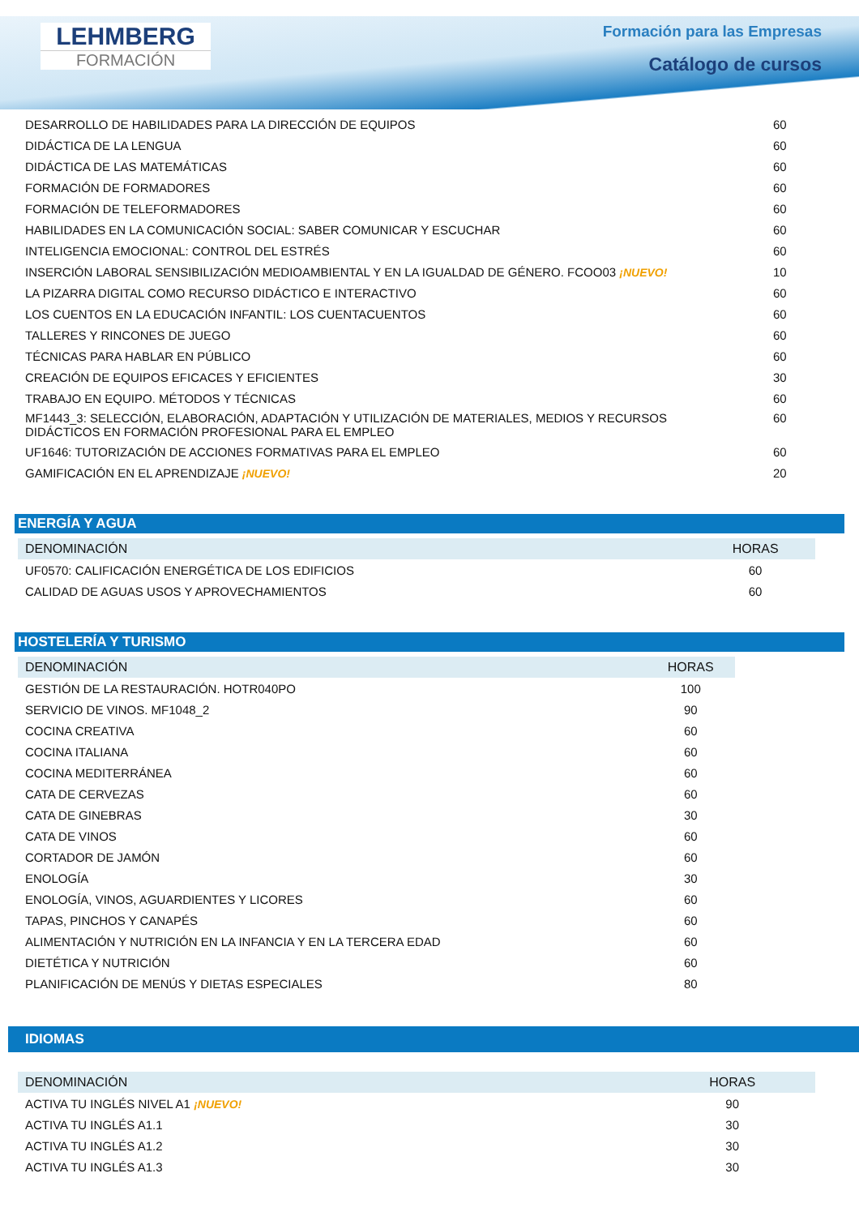LEHMBERG
FORMACIÓN
Formación para las Empresas
Catálogo de cursos
| DESARROLLO DE HABILIDADES PARA LA DIRECCIÓN DE EQUIPOS | 60 |
| DIDÁCTICA DE LA LENGUA | 60 |
| DIDÁCTICA DE LAS MATEMÁTICAS | 60 |
| FORMACIÓN DE FORMADORES | 60 |
| FORMACIÓN DE TELEFORMADORES | 60 |
| HABILIDADES EN LA COMUNICACIÓN SOCIAL: SABER COMUNICAR Y ESCUCHAR | 60 |
| INTELIGENCIA EMOCIONAL: CONTROL DEL ESTRÉS | 60 |
| INSERCIÓN LABORAL SENSIBILIZACIÓN MEDIOAMBIENTAL Y EN LA IGUALDAD DE GÉNERO. FCOO03 ¡NUEVO! | 10 |
| LA PIZARRA DIGITAL COMO RECURSO DIDÁCTICO E INTERACTIVO | 60 |
| LOS CUENTOS EN LA EDUCACIÓN INFANTIL: LOS CUENTACUENTOS | 60 |
| TALLERES Y RINCONES DE JUEGO | 60 |
| TÉCNICAS PARA HABLAR EN PÚBLICO | 60 |
| CREACIÓN DE EQUIPOS EFICACES Y EFICIENTES | 30 |
| TRABAJO EN EQUIPO. MÉTODOS Y TÉCNICAS | 60 |
| MF1443_3: SELECCIÓN, ELABORACIÓN, ADAPTACIÓN Y UTILIZACIÓN DE MATERIALES, MEDIOS Y RECURSOS DIDÁCTICOS EN FORMACIÓN PROFESIONAL PARA EL EMPLEO | 60 |
| UF1646: TUTORIZACIÓN DE ACCIONES FORMATIVAS PARA EL EMPLEO | 60 |
| GAMIFICACIÓN EN EL APRENDIZAJE ¡NUEVO! | 20 |
ENERGÍA Y AGUA
| DENOMINACIÓN | HORAS |
| --- | --- |
| UF0570: CALIFICACIÓN ENERGÉTICA DE LOS EDIFICIOS | 60 |
| CALIDAD DE AGUAS USOS Y APROVECHAMIENTOS | 60 |
HOSTELERÍA Y TURISMO
| DENOMINACIÓN | HORAS |
| --- | --- |
| GESTIÓN DE LA RESTAURACIÓN. HOTR040PO | 100 |
| SERVICIO DE VINOS. MF1048_2 | 90 |
| COCINA CREATIVA | 60 |
| COCINA ITALIANA | 60 |
| COCINA MEDITERRÁNEA | 60 |
| CATA DE CERVEZAS | 60 |
| CATA DE GINEBRAS | 30 |
| CATA DE VINOS | 60 |
| CORTADOR DE JAMÓN | 60 |
| ENOLOGÍA | 30 |
| ENOLOGÍA, VINOS, AGUARDIENTES Y LICORES | 60 |
| TAPAS, PINCHOS Y CANAPÉS | 60 |
| ALIMENTACIÓN Y NUTRICIÓN EN LA INFANCIA Y EN LA TERCERA EDAD | 60 |
| DIETÉTICA Y NUTRICIÓN | 60 |
| PLANIFICACIÓN DE MENÚS Y DIETAS ESPECIALES | 80 |
IDIOMAS
| DENOMINACIÓN | HORAS |
| --- | --- |
| ACTIVA TU INGLÉS NIVEL A1 ¡NUEVO! | 90 |
| ACTIVA TU INGLÉS A1.1 | 30 |
| ACTIVA TU INGLÉS A1.2 | 30 |
| ACTIVA TU INGLÉS A1.3 | 30 |